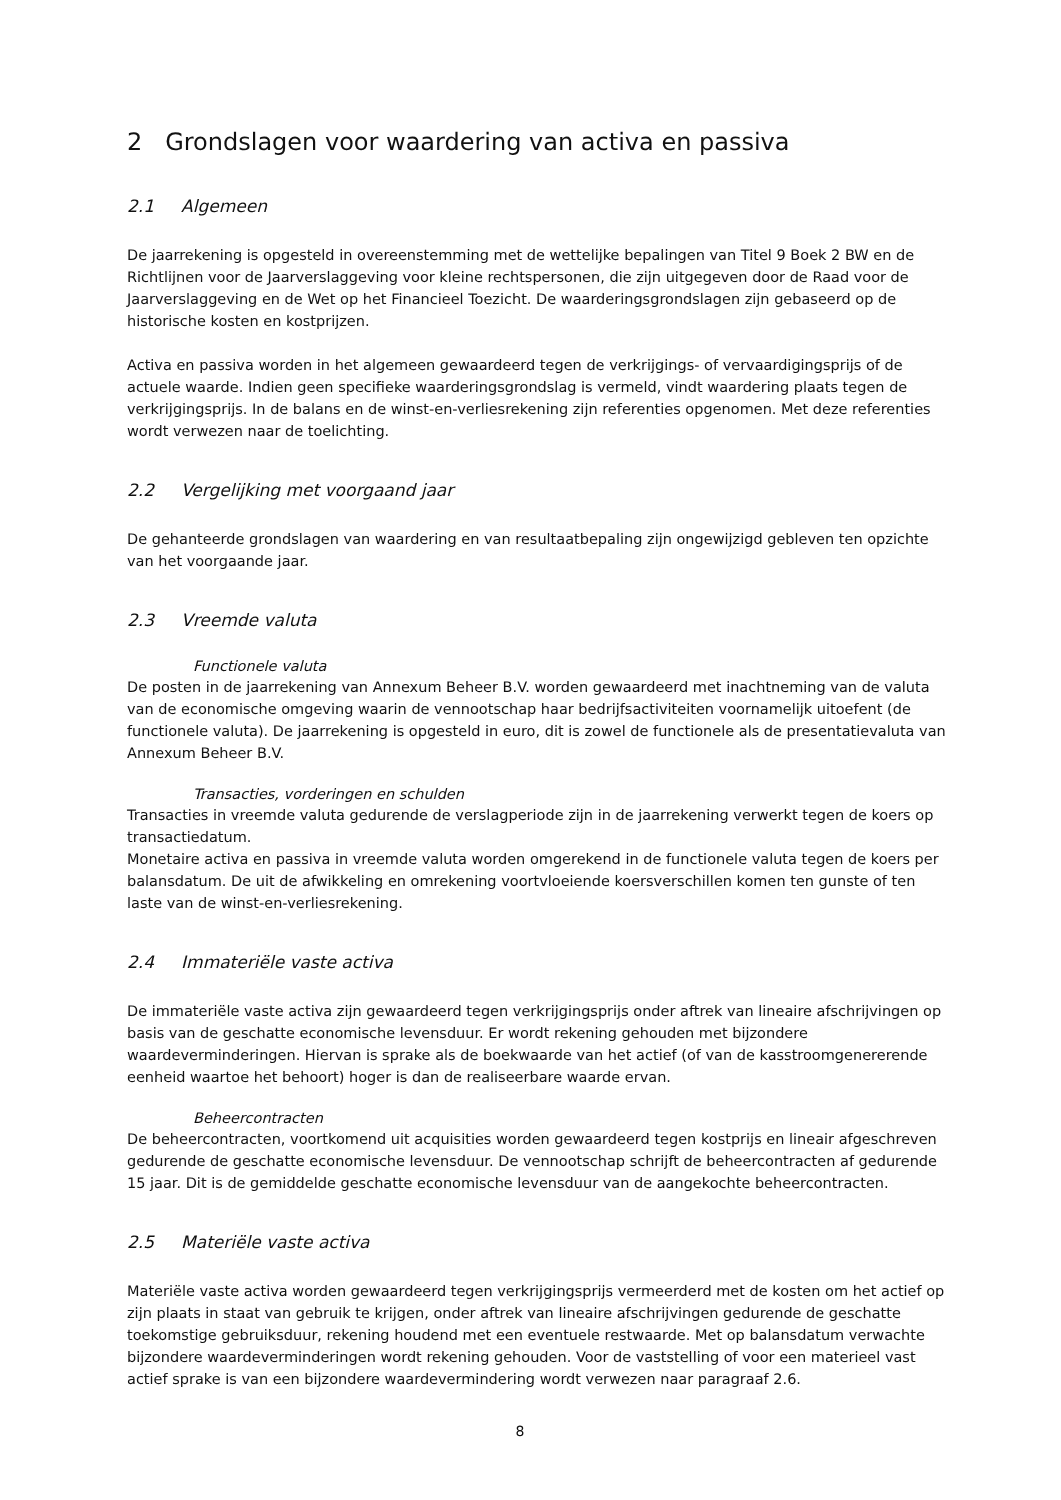2 Grondslagen voor waardering van activa en passiva
2.1 Algemeen
De jaarrekening is opgesteld in overeenstemming met de wettelijke bepalingen van Titel 9 Boek 2 BW en de Richtlijnen voor de Jaarverslaggeving voor kleine rechtspersonen, die zijn uitgegeven door de Raad voor de Jaarverslaggeving en de Wet op het Financieel Toezicht. De waarderingsgrondslagen zijn gebaseerd op de historische kosten en kostprijzen.
Activa en passiva worden in het algemeen gewaardeerd tegen de verkrijgings- of vervaardigingsprijs of de actuele waarde. Indien geen specifieke waarderingsgrondslag is vermeld, vindt waardering plaats tegen de verkrijgingsprijs. In de balans en de winst-en-verliesrekening zijn referenties opgenomen. Met deze referenties wordt verwezen naar de toelichting.
2.2 Vergelijking met voorgaand jaar
De gehanteerde grondslagen van waardering en van resultaatbepaling zijn ongewijzigd gebleven ten opzichte van het voorgaande jaar.
2.3 Vreemde valuta
Functionele valuta
De posten in de jaarrekening van Annexum Beheer B.V. worden gewaardeerd met inachtneming van de valuta van de economische omgeving waarin de vennootschap haar bedrijfsactiviteiten voornamelijk uitoefent (de functionele valuta). De jaarrekening is opgesteld in euro, dit is zowel de functionele als de presentatievaluta van Annexum Beheer B.V.
Transacties, vorderingen en schulden
Transacties in vreemde valuta gedurende de verslagperiode zijn in de jaarrekening verwerkt tegen de koers op transactiedatum.
Monetaire activa en passiva in vreemde valuta worden omgerekend in de functionele valuta tegen de koers per balansdatum. De uit de afwikkeling en omrekening voortvloeiende koersverschillen komen ten gunste of ten laste van de winst-en-verliesrekening.
2.4 Immateriële vaste activa
De immateriële vaste activa zijn gewaardeerd tegen verkrijgingsprijs onder aftrek van lineaire afschrijvingen op basis van de geschatte economische levensduur. Er wordt rekening gehouden met bijzondere waardeverminderingen. Hiervan is sprake als de boekwaarde van het actief (of van de kasstroomgenererende eenheid waartoe het behoort) hoger is dan de realiseerbare waarde ervan.
Beheercontracten
De beheercontracten, voortkomend uit acquisities worden gewaardeerd tegen kostprijs en lineair afgeschreven gedurende de geschatte economische levensduur. De vennootschap schrijft de beheercontracten af gedurende 15 jaar. Dit is de gemiddelde geschatte economische levensduur van de aangekochte beheercontracten.
2.5 Materiële vaste activa
Materiële vaste activa worden gewaardeerd tegen verkrijgingsprijs vermeerderd met de kosten om het actief op zijn plaats in staat van gebruik te krijgen, onder aftrek van lineaire afschrijvingen gedurende de geschatte toekomstige gebruiksduur, rekening houdend met een eventuele restwaarde. Met op balansdatum verwachte bijzondere waardeverminderingen wordt rekening gehouden. Voor de vaststelling of voor een materieel vast actief sprake is van een bijzondere waardevermindering wordt verwezen naar paragraaf 2.6.
8